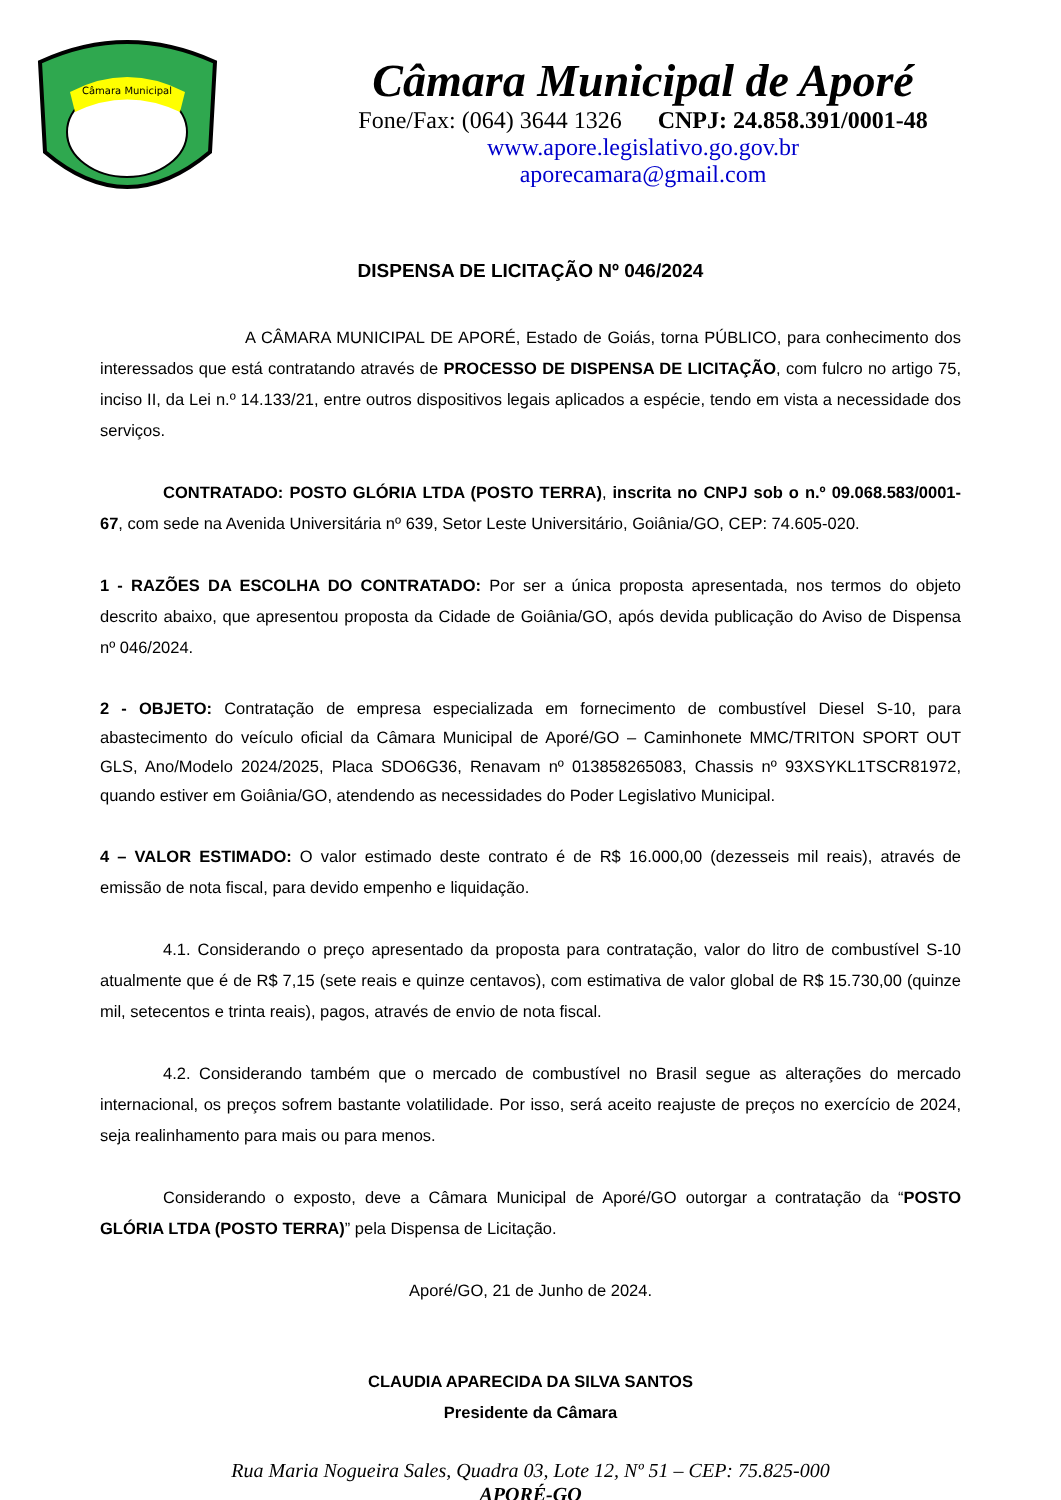Câmara Municipal
Câmara Municipal de Aporé
Fone/Fax: (064) 3644 1326 CNPJ: 24.858.391/0001-48
www.apore.legislativo.go.gov.br
aporecamara@gmail.com
DISPENSA DE LICITAÇÃO Nº 046/2024
A CÂMARA MUNICIPAL DE APORÉ, Estado de Goiás, torna PÚBLICO, para conhecimento dos interessados que está contratando através de PROCESSO DE DISPENSA DE LICITAÇÃO, com fulcro no artigo 75, inciso II, da Lei n.º 14.133/21, entre outros dispositivos legais aplicados a espécie, tendo em vista a necessidade dos serviços.
CONTRATADO: POSTO GLÓRIA LTDA (POSTO TERRA), inscrita no CNPJ sob o n.º 09.068.583/0001-67, com sede na Avenida Universitária nº 639, Setor Leste Universitário, Goiânia/GO, CEP: 74.605-020.
1 - RAZÕES DA ESCOLHA DO CONTRATADO: Por ser a única proposta apresentada, nos termos do objeto descrito abaixo, que apresentou proposta da Cidade de Goiânia/GO, após devida publicação do Aviso de Dispensa nº 046/2024.
2 - OBJETO: Contratação de empresa especializada em fornecimento de combustível Diesel S-10, para abastecimento do veículo oficial da Câmara Municipal de Aporé/GO – Caminhonete MMC/TRITON SPORT OUT GLS, Ano/Modelo 2024/2025, Placa SDO6G36, Renavam nº 013858265083, Chassis nº 93XSYKL1TSCR81972, quando estiver em Goiânia/GO, atendendo as necessidades do Poder Legislativo Municipal.
4 – VALOR ESTIMADO: O valor estimado deste contrato é de R$ 16.000,00 (dezesseis mil reais), através de emissão de nota fiscal, para devido empenho e liquidação.
4.1. Considerando o preço apresentado da proposta para contratação, valor do litro de combustível S-10 atualmente que é de R$ 7,15 (sete reais e quinze centavos), com estimativa de valor global de R$ 15.730,00 (quinze mil, setecentos e trinta reais), pagos, através de envio de nota fiscal.
4.2. Considerando também que o mercado de combustível no Brasil segue as alterações do mercado internacional, os preços sofrem bastante volatilidade. Por isso, será aceito reajuste de preços no exercício de 2024, seja realinhamento para mais ou para menos.
Considerando o exposto, deve a Câmara Municipal de Aporé/GO outorgar a contratação da “POSTO GLÓRIA LTDA (POSTO TERRA)” pela Dispensa de Licitação.
Aporé/GO, 21 de Junho de 2024.
CLAUDIA APARECIDA DA SILVA SANTOS
Presidente da Câmara
Rua Maria Nogueira Sales, Quadra 03, Lote 12, Nº 51 – CEP: 75.825-000
APORÉ-GO